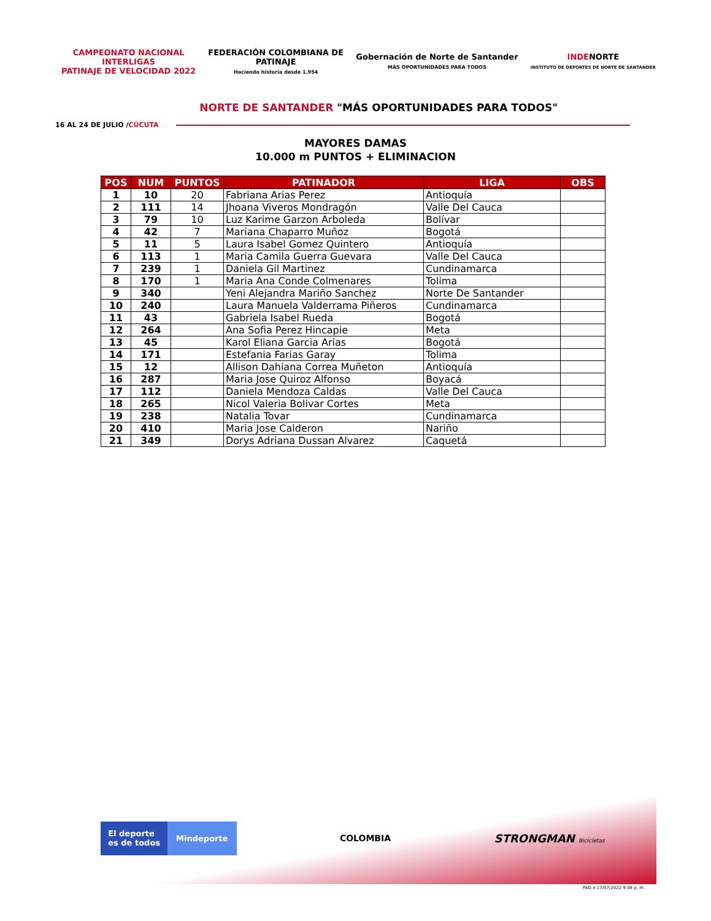CAMPEONATO NACIONAL
INTERLIGAS
PATINAJE DE VELOCIDAD 2022
FEDERACIÓN COLOMBIANA DE
PATINAJE
Haciendo historia desde 1.954
Gobernación de Norte de Santander
MÁS OPORTUNIDADES PARA TODOS
INDENORTE
INSTITUTO DE DEPORTES DE NORTE DE SANTANDER
NORTE DE SANTANDER "MÁS OPORTUNIDADES PARA TODOS"
16 AL 24 DE JULIO / CÚCUTA
MAYORES DAMAS
10.000 m PUNTOS + ELIMINACION
| POS | NUM | PUNTOS | PATINADOR | LIGA | OBS |
| --- | --- | --- | --- | --- | --- |
| 1 | 10 | 20 | Fabriana Arias Perez | Antioquía | |
| 2 | 111 | 14 | Jhoana Viveros Mondragón | Valle Del Cauca | |
| 3 | 79 | 10 | Luz Karime Garzon Arboleda | Bolívar | |
| 4 | 42 | 7 | Mariana Chaparro Muñoz | Bogotá | |
| 5 | 11 | 5 | Laura Isabel Gomez Quintero | Antioquía | |
| 6 | 113 | 1 | Maria Camila Guerra Guevara | Valle Del Cauca | |
| 7 | 239 | 1 | Daniela Gil Martinez | Cundinamarca | |
| 8 | 170 | 1 | Maria Ana Conde Colmenares | Tolima | |
| 9 | 340 | | Yeni Alejandra Mariño Sanchez | Norte De Santander | |
| 10 | 240 | | Laura Manuela Valderrama Piñeros | Cundinamarca | |
| 11 | 43 | | Gabriela Isabel Rueda | Bogotá | |
| 12 | 264 | | Ana Sofia Perez Hincapie | Meta | |
| 13 | 45 | | Karol Eliana Garcia Arias | Bogotá | |
| 14 | 171 | | Estefania Farias Garay | Tolima | |
| 15 | 12 | | Allison Dahiana Correa Muñeton | Antioquía | |
| 16 | 287 | | Maria Jose Quiroz Alfonso | Boyacá | |
| 17 | 112 | | Daniela Mendoza Caldas | Valle Del Cauca | |
| 18 | 265 | | Nicol Valeria Bolivar Cortes | Meta | |
| 19 | 238 | | Natalia Tovar | Cundinamarca | |
| 20 | 410 | | Maria Jose Calderon | Nariño | |
| 21 | 349 | | Dorys Adriana Dussan Alvarez | Caquetá | |
El deporte
es de todos Mindeporte
COLOMBIA
STRONGMAN Bicicletas
PAG 4 17/07/2022 9:08 p. m.